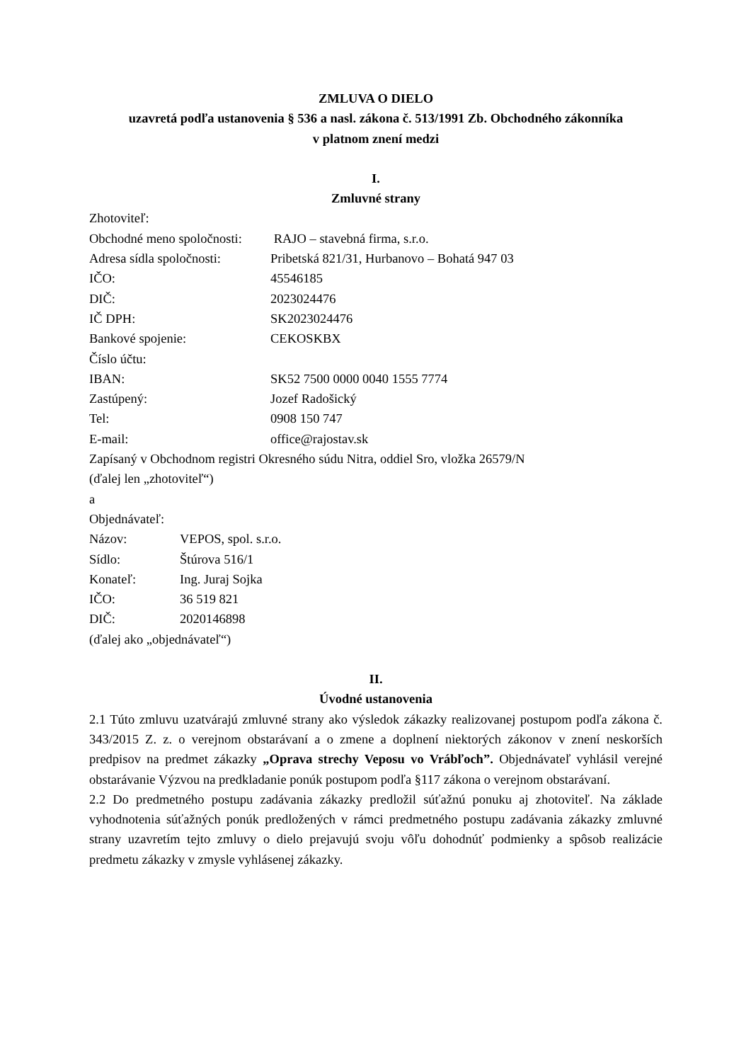ZMLUVA O DIELO
uzavretá podľa ustanovenia § 536 a nasl. zákona č. 513/1991 Zb. Obchodného zákonníka
v platnom znení medzi
I.
Zmluvné strany
Zhotoviteľ:
Obchodné meno spoločnosti: RAJO – stavebná firma, s.r.o.
Adresa sídla spoločnosti: Pribetská 821/31, Hurbanovo – Bohatá 947 03
IČO: 45546185
DIČ: 2023024476
IČ DPH: SK2023024476
Bankové spojenie: CEKOSKBX
Číslo účtu:
IBAN: SK52 7500 0000 0040 1555 7774
Zastúpený: Jozef Radošický
Tel: 0908 150 747
E-mail: office@rajostav.sk
Zapísaný v Obchodnom registri Okresného súdu Nitra, oddiel Sro, vložka 26579/N
(ďalej len „zhotoviteľ“)
a
Objednávateľ:
Názov: VEPOS, spol. s.r.o.
Sídlo: Štúrova 516/1
Konateľ: Ing. Juraj Sojka
IČO: 36 519 821
DIČ: 2020146898
(ďalej ako „objednávateľ“)
II.
Úvodné ustanovenia
2.1 Túto zmluvu uzatvárajú zmluvné strany ako výsledok zákazky realizovanej postupom podľa zákona č. 343/2015 Z. z. o verejnom obstarávaní a o zmene a doplnení niektorých zákonov v znení neskorších predpisov na predmet zákazky „Oprava strechy Veposu vo Vrábľoch”. Objednávateľ vyhlásil verejné obstarávanie Výzvou na predkladanie ponúk postupom podľa §117 zákona o verejnom obstarávaní.
2.2 Do predmetného postupu zadávania zákazky predložil súťažnú ponuku aj zhotoviteľ. Na základe vyhodnotenia súťažných ponúk predložených v rámci predmetného postupu zadávania zákazky zmluvné strany uzavretím tejto zmluvy o dielo prejavujú svoju vôľu dohodnúť podmienky a spôsob realizácie predmetu zákazky v zmysle vyhlásenej zákazky.